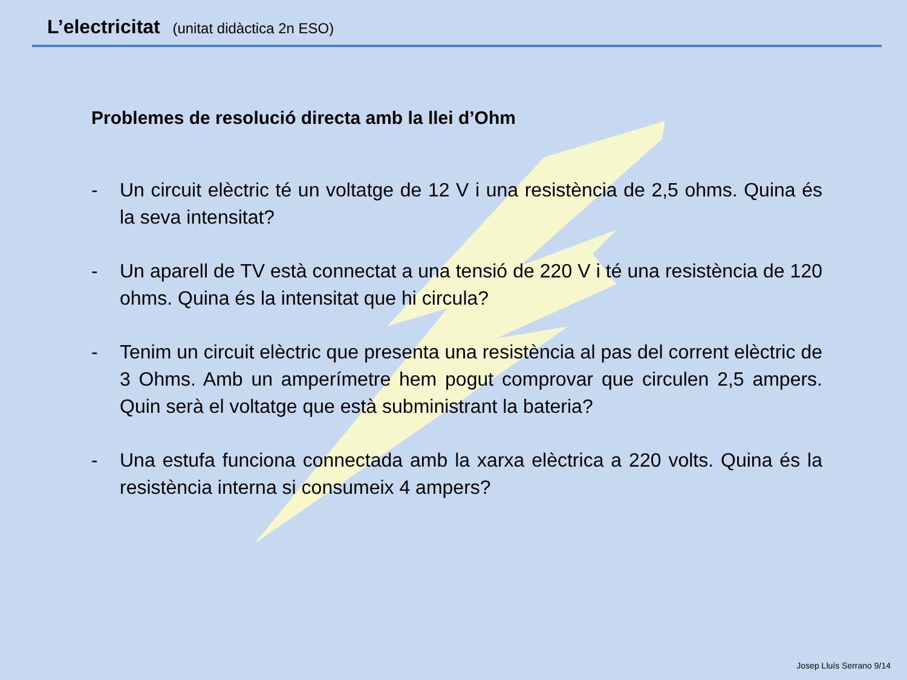L’electricitat (unitat didàctica 2n ESO)
Problemes de resolució directa amb la llei d’Ohm
- Un circuit elèctric té un voltatge de 12 V i una resistència de 2,5 ohms. Quina és la seva intensitat?
- Un aparell de TV està connectat a una tensió de 220 V i té una resistència de 120 ohms. Quina és la intensitat que hi circula?
- Tenim un circuit elèctric que presenta una resistència al pas del corrent elèctric de 3 Ohms. Amb un amperímetre hem pogut comprovar que circulen 2,5 ampers. Quin serà el voltatge que està subministrant la bateria?
- Una estufa funciona connectada amb la xarxa elèctrica a 220 volts. Quina és la resistència interna si consumeix 4 ampers?
Josep Lluís Serrano 9/14